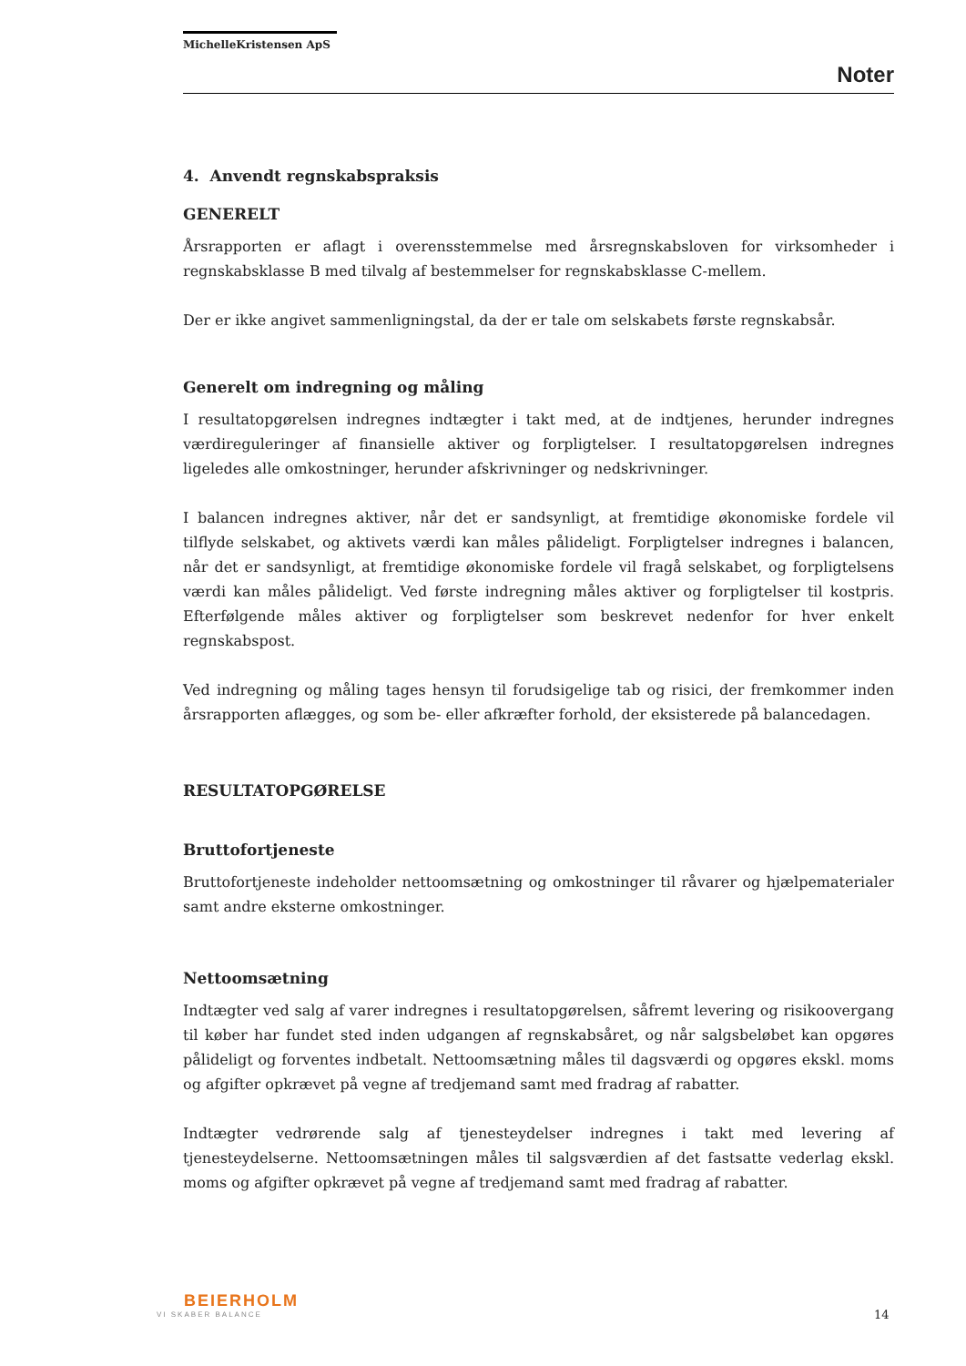MichelleKristensen ApS
Noter
4. Anvendt regnskabspraksis
GENERELT
Årsrapporten er aflagt i overensstemmelse med årsregnskabsloven for virksomheder i regnskabsklasse B med tilvalg af bestemmelser for regnskabsklasse C-mellem.
Der er ikke angivet sammenligningstal, da der er tale om selskabets første regnskabsår.
Generelt om indregning og måling
I resultatopgørelsen indregnes indtægter i takt med, at de indtjenes, herunder indregnes værdireguleringer af finansielle aktiver og forpligtelser. I resultatopgørelsen indregnes ligeledes alle omkostninger, herunder afskrivninger og nedskrivninger.
I balancen indregnes aktiver, når det er sandsynligt, at fremtidige økonomiske fordele vil tilflyde selskabet, og aktivets værdi kan måles pålideligt. Forpligtelser indregnes i balancen, når det er sandsynligt, at fremtidige økonomiske fordele vil fragå selskabet, og forpligtelsens værdi kan måles pålideligt. Ved første indregning måles aktiver og forpligtelser til kostpris. Efterfølgende måles aktiver og forpligtelser som beskrevet nedenfor for hver enkelt regnskabspost.
Ved indregning og måling tages hensyn til forudsigelige tab og risici, der fremkommer inden årsrapporten aflægges, og som be- eller afkræfter forhold, der eksisterede på balancedagen.
RESULTATOPGØRELSE
Bruttofortjeneste
Bruttofortjeneste indeholder nettoomsætning og omkostninger til råvarer og hjælpematerialer samt andre eksterne omkostninger.
Nettoomsætning
Indtægter ved salg af varer indregnes i resultatopgørelsen, såfremt levering og risikoovergang til køber har fundet sted inden udgangen af regnskabsåret, og når salgsbeløbet kan opgøres pålideligt og forventes indbetalt. Nettoomsætning måles til dagsværdi og opgøres ekskl. moms og afgifter opkrævet på vegne af tredjemand samt med fradrag af rabatter.
Indtægter vedrørende salg af tjenesteydelser indregnes i takt med levering af tjenesteydelserne. Nettoomsætningen måles til salgsværdien af det fastsatte vederlag ekskl. moms og afgifter opkrævet på vegne af tredjemand samt med fradrag af rabatter.
BEIERHOLM
VI SKABER BALANCE
14